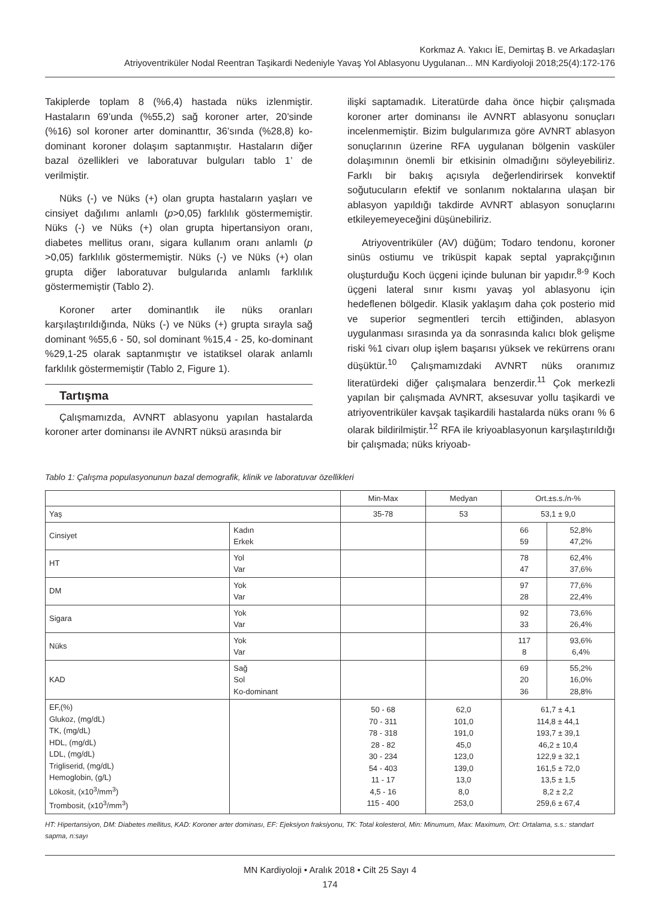Korkmaz A. Yakıcı İE, Demirtaş B. ve Arkadaşları
Atriyoventriküler Nodal Reentran Taşikardi Nedeniyle Yavaş Yol Ablasyonu Uygulanan... MN Kardiyoloji 2018;25(4):172-176
Takiplerde toplam 8 (%6,4) hastada nüks izlenmiştir. Hastaların 69’unda (%55,2) sağ koroner arter, 20’sinde (%16) sol koroner arter dominanttır, 36’sında (%28,8) ko-dominant koroner dolaşım saptanmıştır. Hastaların diğer bazal özellikleri ve laboratuvar bulguları tablo 1’ de verilmiştir.
Nüks (-) ve Nüks (+) olan grupta hastaların yaşları ve cinsiyet dağılımı anlamlı (p>0,05) farklılık göstermemiştir. Nüks (-) ve Nüks (+) olan grupta hipertansiyon oranı, diabetes mellitus oranı, sigara kullanım oranı anlamlı (p >0,05) farklılık göstermemiştir. Nüks (-) ve Nüks (+) olan grupta diğer laboratuvar bulgularıda anlamlı farklılık göstermemiştir (Tablo 2).
Koroner arter dominantlık ile nüks oranları karşılaştırıldığında, Nüks (-) ve Nüks (+) grupta sırayla sağ dominant %55,6 - 50, sol dominant %15,4 - 25, ko-dominant %29,1-25 olarak saptanmıştır ve istatiksel olarak anlamlı farklılık göstermemiştir (Tablo 2, Figure 1).
Tartışma
Çalışmamızda, AVNRT ablasyonu yapılan hastalarda koroner arter dominansı ile AVNRT nüksü arasında bir
ilişki saptamadık. Literatürde daha önce hiçbir çalışmada koroner arter dominansı ile AVNRT ablasyonu sonuçları incelenmemiştir. Bizim bulgularımıza göre AVNRT ablasyon sonuçlarının üzerine RFA uygulanan bölgenin vasküler dolaşımının önemli bir etkisinin olmadığını söyleyebiliriz. Farklı bir bakış açısıyla değerlendirirsek konvektif soğutucuların efektif ve sonlanım noktalarına ulaşan bir ablasyon yapıldığı takdirde AVNRT ablasyon sonuçlarını etkileyemeyeceğini düşünebiliriz.
Atriyoventriküler (AV) düğüm; Todaro tendonu, koroner sinüs ostiumu ve triküspit kapak septal yaprakçığının oluşturduğu Koch üçgeni içinde bulunan bir yapıdır.<sup>8-9</sup> Koch üçgeni lateral sınır kısmı yavaş yol ablasyonu için hedeflenen bölgedir. Klasik yaklaşım daha çok posterio mid ve superior segmentleri tercih ettiğinden, ablasyon uygulanması sırasında ya da sonrasında kalıcı blok gelişme riski %1 civarı olup işlem başarısı yüksek ve rekürrens oranı düşüktür.<sup>10</sup> Çalışmamızdaki AVNRT nüks oranımız literatürdeki diğer çalışmalara benzerdir.<sup>11</sup> Çok merkezli yapılan bir çalışmada AVNRT, aksesuvar yollu taşikardi ve atriyoventriküler kavşak taşikardili hastalarda nüks oranı % 6 olarak bildirilmiştir.<sup>12</sup> RFA ile kriyoablasyonun karşılaştırıldığı bir çalışmada; nüks kriyoab-
Tablo 1: Çalışma populasyonunun bazal demografik, klinik ve laboratuvar özellikleri
| | | Min-Max | Medyan | Ort.±s.s./n-% | |
| --- | --- | --- | --- | --- | --- |
| Yaş | | 35-78 | 53 | 53,1 ± 9,0 | |
| Cinsiyet | Kadın Erkek | | | 66 59 | 52,8% 47,2% |
| HT | Yol Var | | | 78 47 | 62,4% 37,6% |
| DM | Yok Var | | | 97 28 | 77,6% 22,4% |
| Sigara | Yok Var | | | 92 33 | 73,6% 26,4% |
| Nüks | Yok Var | | | 117 8 | 93,6% 6,4% |
| KAD | Sağ Sol Ko-dominant | | | 69 20 36 | 55,2% 16,0% 28,8% |
| EF,(%) Glukoz, (mg/dL) TK, (mg/dL) HDL, (mg/dL) LDL, (mg/dL) Trigliserid, (mg/dL) Hemoglobin, (g/L) Lökosit, (x10<sup>3</sup>/mm<sup>3</sup>) Trombosit, (x10<sup>3</sup>/mm<sup>3</sup>) | | 50 - 68 70 - 311 78 - 318 28 - 82 30 - 234 54 - 403 11 - 17 4,5 - 16 115 - 400 | 62,0 101,0 191,0 45,0 123,0 139,0 13,0 8,0 253,0 | 61,7 ± 4,1 114,8 ± 44,1 193,7 ± 39,1 46,2 ± 10,4 122,9 ± 32,1 161,5 ± 72,0 13,5 ± 1,5 8,2 ± 2,2 259,6 ± 67,4 | |
HT: Hipertansiyon, DM: Diabetes mellitus, KAD: Koroner arter dominası, EF: Ejeksiyon fraksiyonu, TK: Total kolesterol, Min: Minumum, Max: Maximum, Ort: Ortalama, s.s.: standart sapma, n:sayı
MN Kardiyoloji • Aralık 2018 • Cilt 25 Sayı 4
174